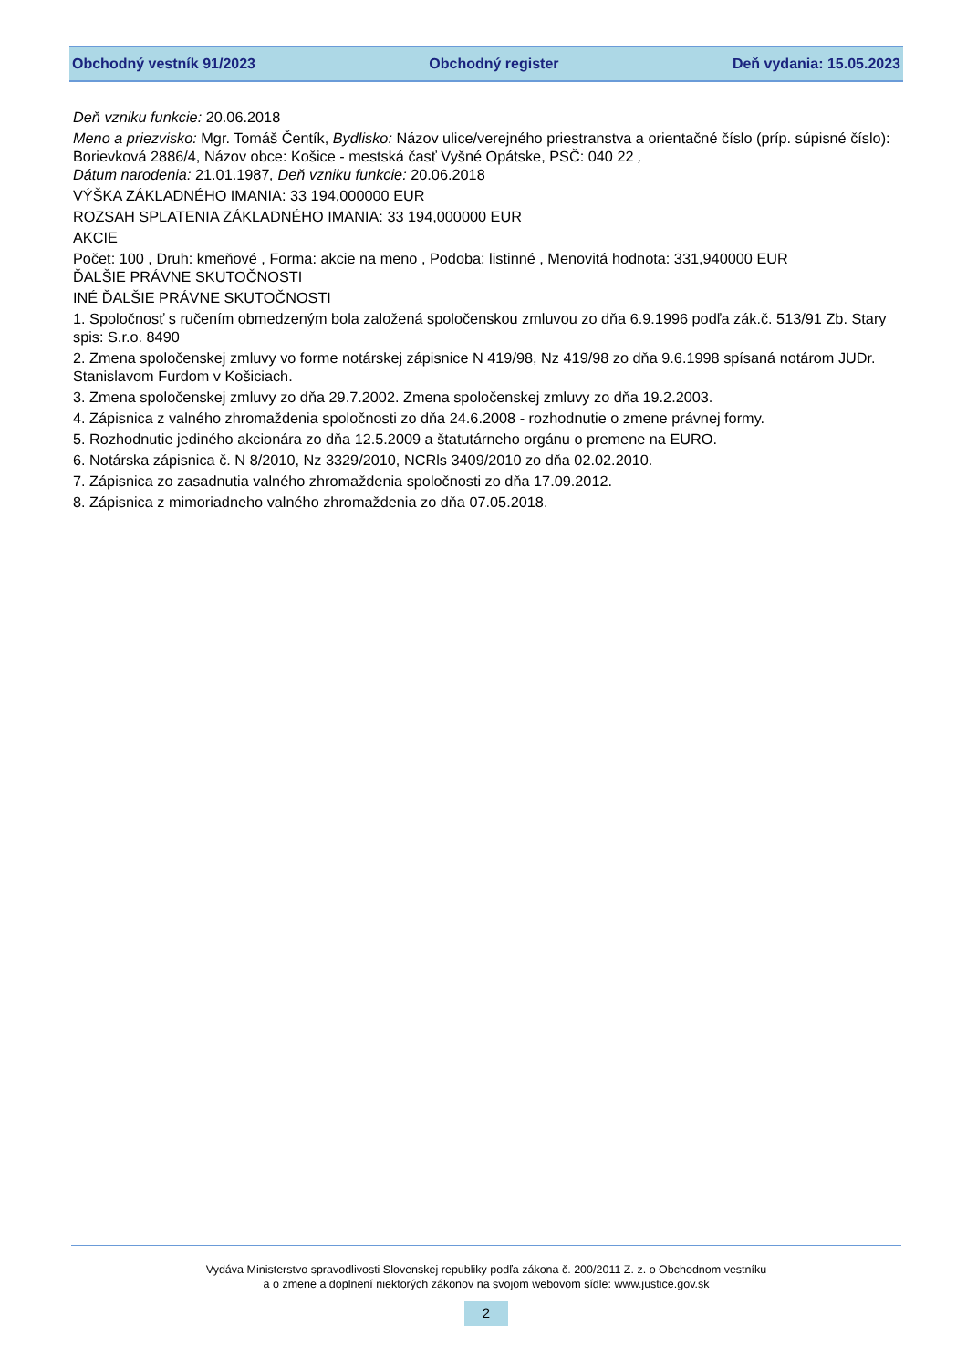Obchodný vestník 91/2023 Obchodný register Deň vydania: 15.05.2023
Deň vzniku funkcie: 20.06.2018
Meno a priezvisko: Mgr. Tomáš Čentík, Bydlisko: Názov ulice/verejného priestranstva a orientačné číslo (príp. súpisné číslo): Borievková 2886/4, Názov obce: Košice - mestská časť Vyšné Opátske, PSČ: 040 22 ,
Dátum narodenia: 21.01.1987, Deň vzniku funkcie: 20.06.2018
VÝŠKA ZÁKLADNÉHO IMANIA: 33 194,000000 EUR
ROZSAH SPLATENIA ZÁKLADNÉHO IMANIA: 33 194,000000 EUR
AKCIE
Počet: 100 , Druh: kmeňové , Forma: akcie na meno , Podoba: listinné , Menovitá hodnota: 331,940000 EUR
ĎALŠIE PRÁVNE SKUTOČNOSTI
INÉ ĎALŠIE PRÁVNE SKUTOČNOSTI
1. Spoločnosť s ručením obmedzeným bola založená spoločenskou zmluvou zo dňa 6.9.1996 podľa zák.č. 513/91 Zb. Stary spis: S.r.o. 8490
2. Zmena spoločenskej zmluvy vo forme notárskej zápisnice N 419/98, Nz 419/98 zo dňa 9.6.1998 spísaná notárom JUDr. Stanislavom Furdom v Košiciach.
3. Zmena spoločenskej zmluvy zo dňa 29.7.2002. Zmena spoločenskej zmluvy zo dňa 19.2.2003.
4. Zápisnica z valného zhromaždenia spoločnosti zo dňa 24.6.2008 - rozhodnutie o zmene právnej formy.
5. Rozhodnutie jediného akcionára zo dňa 12.5.2009 a štatutárneho orgánu o premene na EURO.
6. Notárska zápisnica č. N 8/2010, Nz 3329/2010, NCRls 3409/2010 zo dňa 02.02.2010.
7. Zápisnica zo zasadnutia valného zhromaždenia spoločnosti zo dňa 17.09.2012.
8. Zápisnica z mimoriadneho valného zhromaždenia zo dňa 07.05.2018.
Vydáva Ministerstvo spravodlivosti Slovenskej republiky podľa zákona č. 200/2011 Z. z. o Obchodnom vestníku
a o zmene a doplnení niektorých zákonov na svojom webovom sídle: www.justice.gov.sk
2